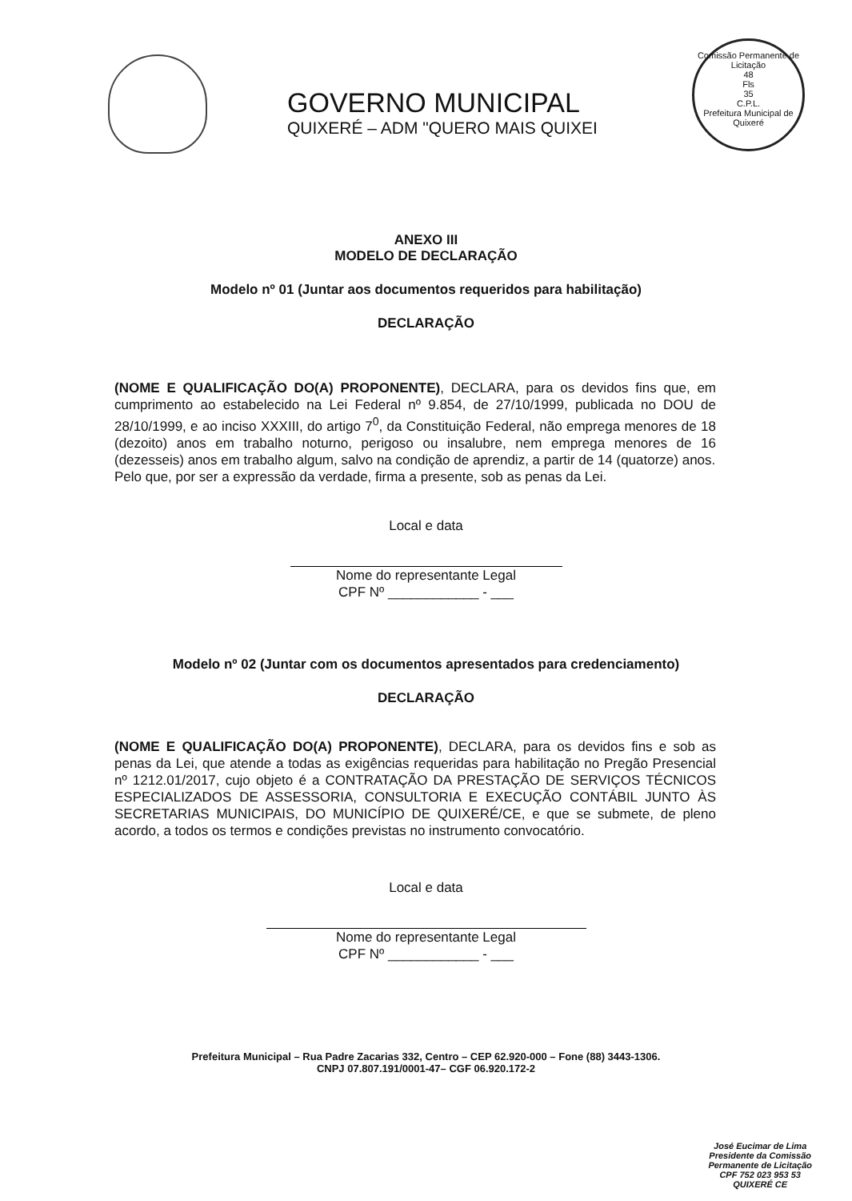GOVERNO MUNICIPAL
QUIXERÉ – ADM "QUERO MAIS QUIXEI
Comissão Permanente de Licitação
48
Fls
35
C.P.L.
Prefeitura Municipal de Quixeré
ANEXO III
MODELO DE DECLARAÇÃO
Modelo nº 01 (Juntar aos documentos requeridos para habilitação)
DECLARAÇÃO
(NOME E QUALIFICAÇÃO DO(A) PROPONENTE), DECLARA, para os devidos fins que, em cumprimento ao estabelecido na Lei Federal nº 9.854, de 27/10/1999, publicada no DOU de 28/10/1999, e ao inciso XXXIII, do artigo 7<sup>0</sup>, da Constituição Federal, não emprega menores de 18 (dezoito) anos em trabalho noturno, perigoso ou insalubre, nem emprega menores de 16 (dezesseis) anos em trabalho algum, salvo na condição de aprendiz, a partir de 14 (quatorze) anos.
Pelo que, por ser a expressão da verdade, firma a presente, sob as penas da Lei.
Local e data
Nome do representante Legal
CPF Nº ____________ - ___
Modelo nº 02 (Juntar com os documentos apresentados para credenciamento)
DECLARAÇÃO
(NOME E QUALIFICAÇÃO DO(A) PROPONENTE), DECLARA, para os devidos fins e sob as penas da Lei, que atende a todas as exigências requeridas para habilitação no Pregão Presencial nº 1212.01/2017, cujo objeto é a CONTRATAÇÃO DA PRESTAÇÃO DE SERVIÇOS TÉCNICOS ESPECIALIZADOS DE ASSESSORIA, CONSULTORIA E EXECUÇÃO CONTÁBIL JUNTO ÀS SECRETARIAS MUNICIPAIS, DO MUNICÍPIO DE QUIXERÉ/CE, e que se submete, de pleno acordo, a todos os termos e condições previstas no instrumento convocatório.
Local e data
Nome do representante Legal
CPF Nº ____________ - ___
Prefeitura Municipal – Rua Padre Zacarias 332, Centro – CEP 62.920-000 – Fone (88) 3443-1306.
CNPJ 07.807.191/0001-47– CGF 06.920.172-2
José Eucimar de Lima
Presidente da Comissão
Permanente de Licitação
CPF 752 023 953 53
QUIXERÉ CE